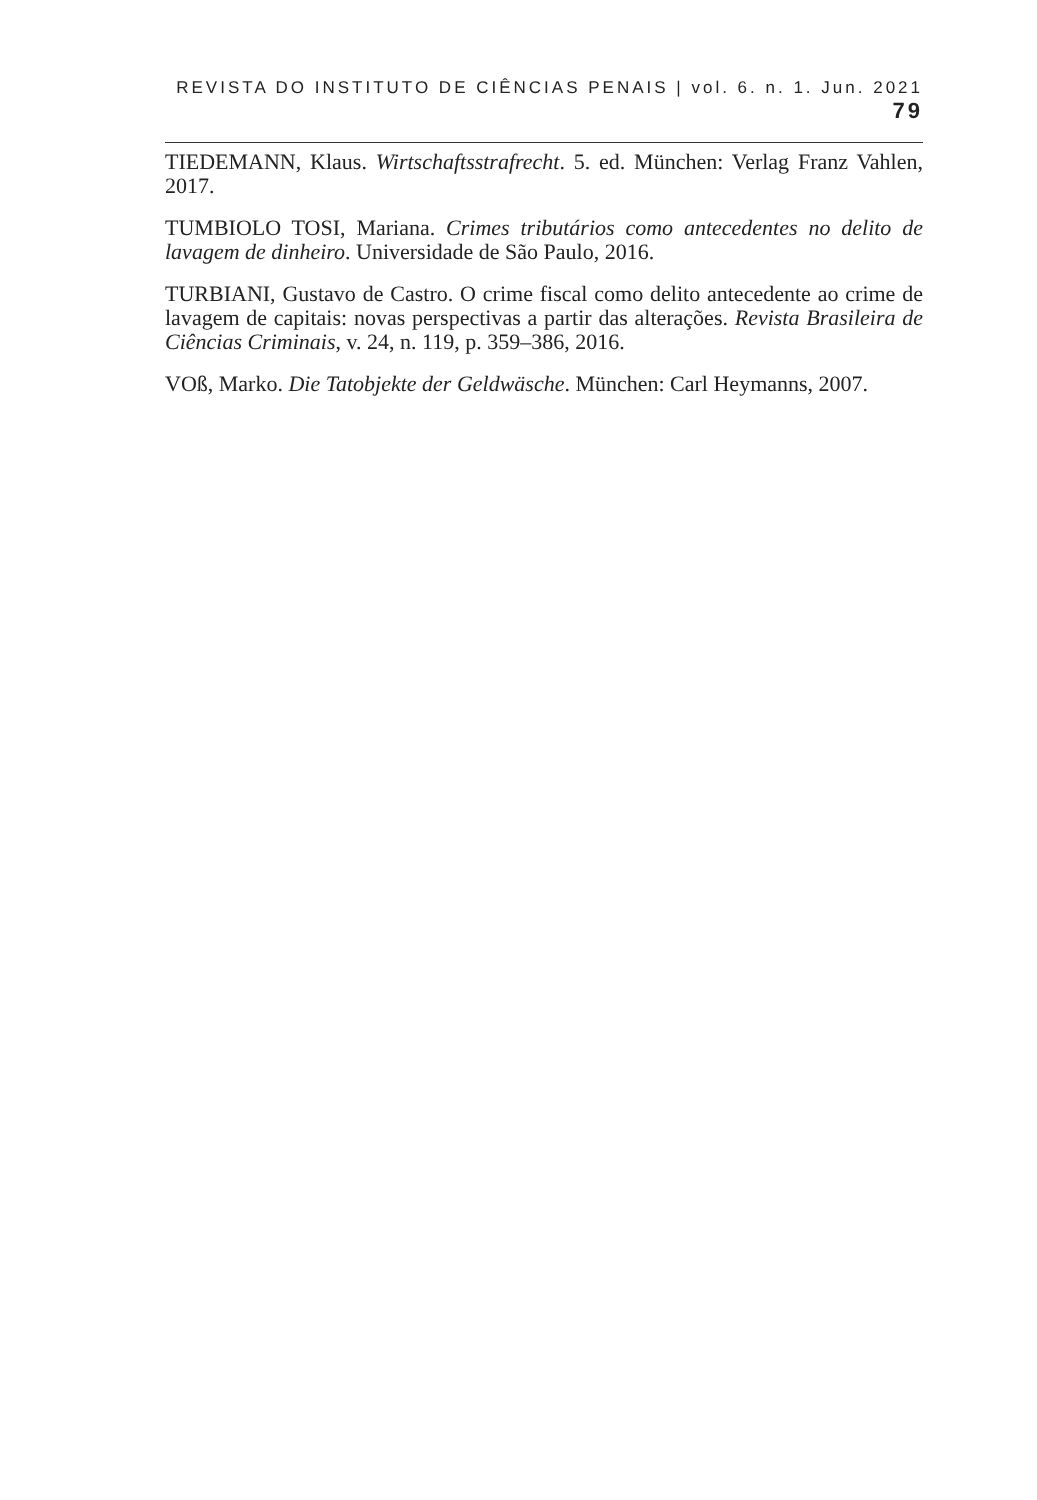REVISTA DO INSTITUTO DE CIÊNCIAS PENAIS | vol. 6. n. 1. Jun. 2021 79
TIEDEMANN, Klaus. Wirtschaftsstrafrecht. 5. ed. München: Verlag Franz Vahlen, 2017.
TUMBIOLO TOSI, Mariana. Crimes tributários como antecedentes no delito de lavagem de dinheiro. Universidade de São Paulo, 2016.
TURBIANI, Gustavo de Castro. O crime fiscal como delito antecedente ao crime de lavagem de capitais: novas perspectivas a partir das alterações. Revista Brasileira de Ciências Criminais, v. 24, n. 119, p. 359–386, 2016.
VOß, Marko. Die Tatobjekte der Geldwäsche. München: Carl Heymanns, 2007.